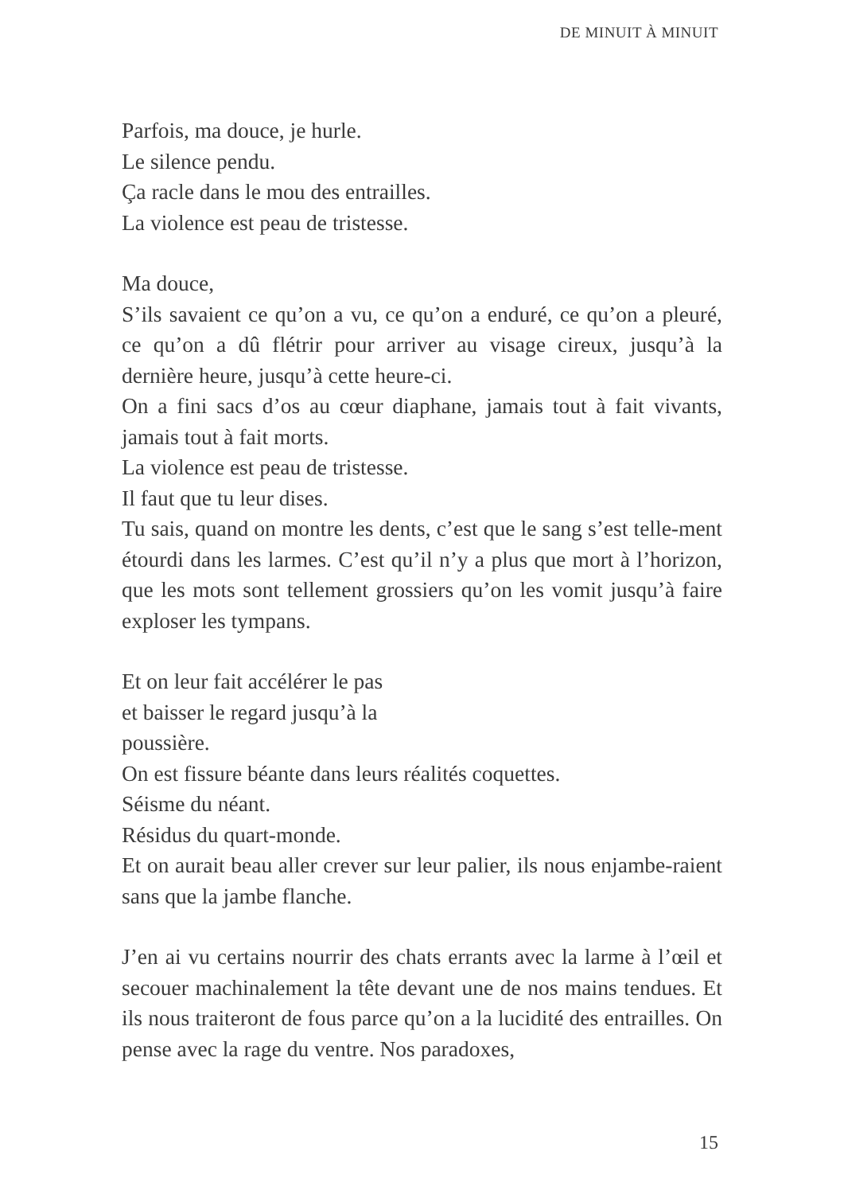DE MINUIT À MINUIT
Parfois, ma douce, je hurle.
Le silence pendu.
Ça racle dans le mou des entrailles.
La violence est peau de tristesse.
Ma douce,
S’ils savaient ce qu’on a vu, ce qu’on a enduré, ce qu’on a pleuré, ce qu’on a dû flétrir pour arriver au visage cireux, jusqu’à la dernière heure, jusqu’à cette heure-ci.
On a fini sacs d’os au cœur diaphane, jamais tout à fait vivants, jamais tout à fait morts.
La violence est peau de tristesse.
Il faut que tu leur dises.
Tu sais, quand on montre les dents, c’est que le sang s’est telle-ment étourdi dans les larmes. C’est qu’il n’y a plus que mort à l’horizon, que les mots sont tellement grossiers qu’on les vomit jusqu’à faire exploser les tympans.
Et on leur fait accélérer le pas
et baisser le regard jusqu’à la
poussière.
On est fissure béante dans leurs réalités coquettes.
Séisme du néant.
Résidus du quart-monde.
Et on aurait beau aller crever sur leur palier, ils nous enjambe-raient sans que la jambe flanche.
J’en ai vu certains nourrir des chats errants avec la larme à l’œil et secouer machinalement la tête devant une de nos mains tendues. Et ils nous traiteront de fous parce qu’on a la lucidité des entrailles. On pense avec la rage du ventre. Nos paradoxes,
15